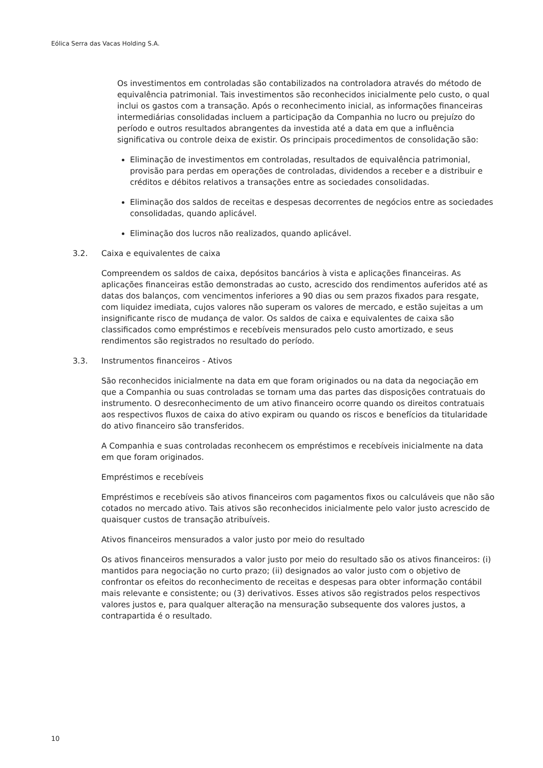Eólica Serra das Vacas Holding S.A.
Os investimentos em controladas são contabilizados na controladora através do método de equivalência patrimonial. Tais investimentos são reconhecidos inicialmente pelo custo, o qual inclui os gastos com a transação. Após o reconhecimento inicial, as informações financeiras intermediárias consolidadas incluem a participação da Companhia no lucro ou prejuízo do período e outros resultados abrangentes da investida até a data em que a influência significativa ou controle deixa de existir. Os principais procedimentos de consolidação são:
Eliminação de investimentos em controladas, resultados de equivalência patrimonial, provisão para perdas em operações de controladas, dividendos a receber e a distribuir e créditos e débitos relativos a transações entre as sociedades consolidadas.
Eliminação dos saldos de receitas e despesas decorrentes de negócios entre as sociedades consolidadas, quando aplicável.
Eliminação dos lucros não realizados, quando aplicável.
3.2. Caixa e equivalentes de caixa
Compreendem os saldos de caixa, depósitos bancários à vista e aplicações financeiras. As aplicações financeiras estão demonstradas ao custo, acrescido dos rendimentos auferidos até as datas dos balanços, com vencimentos inferiores a 90 dias ou sem prazos fixados para resgate, com liquidez imediata, cujos valores não superam os valores de mercado, e estão sujeitas a um insignificante risco de mudança de valor. Os saldos de caixa e equivalentes de caixa são classificados como empréstimos e recebíveis mensurados pelo custo amortizado, e seus rendimentos são registrados no resultado do período.
3.3. Instrumentos financeiros - Ativos
São reconhecidos inicialmente na data em que foram originados ou na data da negociação em que a Companhia ou suas controladas se tornam uma das partes das disposições contratuais do instrumento. O desreconhecimento de um ativo financeiro ocorre quando os direitos contratuais aos respectivos fluxos de caixa do ativo expiram ou quando os riscos e benefícios da titularidade do ativo financeiro são transferidos.
A Companhia e suas controladas reconhecem os empréstimos e recebíveis inicialmente na data em que foram originados.
Empréstimos e recebíveis
Empréstimos e recebíveis são ativos financeiros com pagamentos fixos ou calculáveis que não são cotados no mercado ativo. Tais ativos são reconhecidos inicialmente pelo valor justo acrescido de quaisquer custos de transação atribuíveis.
Ativos financeiros mensurados a valor justo por meio do resultado
Os ativos financeiros mensurados a valor justo por meio do resultado são os ativos financeiros: (i) mantidos para negociação no curto prazo; (ii) designados ao valor justo com o objetivo de confrontar os efeitos do reconhecimento de receitas e despesas para obter informação contábil mais relevante e consistente; ou (3) derivativos. Esses ativos são registrados pelos respectivos valores justos e, para qualquer alteração na mensuração subsequente dos valores justos, a contrapartida é o resultado.
10